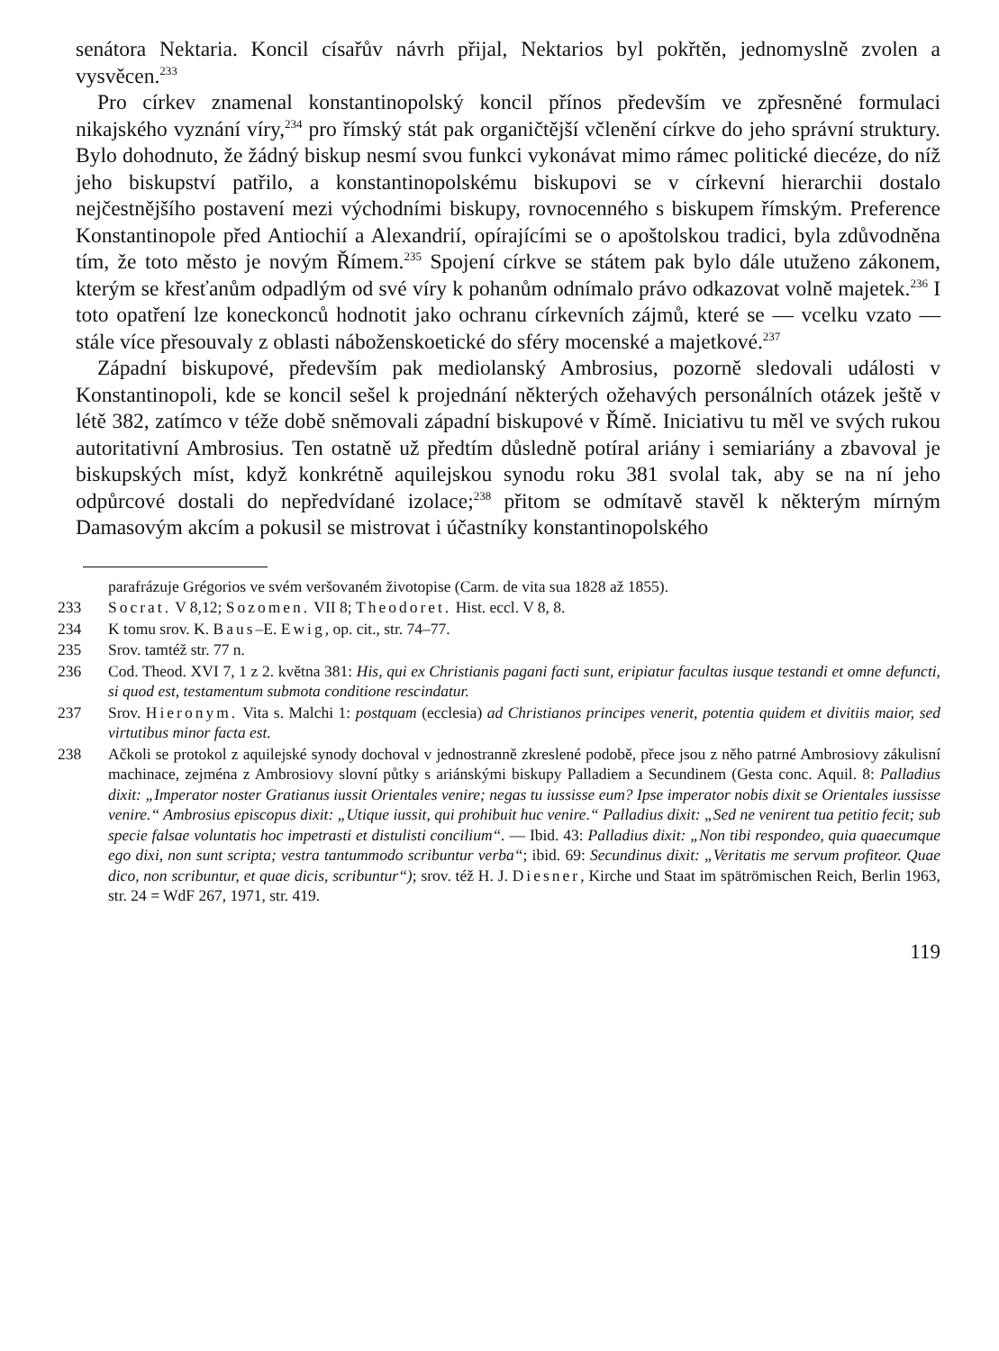senátora Nektaria. Koncil císařův návrh přijal, Nektarios byl pokřtěn, jednomyslně zvolen a vysvěcen.<sup>233</sup>
Pro církev znamenal konstantinopolský koncil přínos především ve zpřesněné formulaci nikajského vyznání víry,<sup>234</sup> pro římský stát pak organičtější včlenění církve do jeho správní struktury. Bylo dohodnuto, že žádný biskup nesmí svou funkci vykonávat mimo rámec politické diecéze, do níž jeho biskupství patřilo, a konstantinopolskému biskupovi se v církevní hierarchii dostalo nejčestnějšího postavení mezi východními biskupy, rovnocenného s biskupem římským. Preference Konstantinopole před Antiochií a Alexandrií, opírajícími se o apoštolskou tradici, byla zdůvodněna tím, že toto město je novým Římem.<sup>235</sup> Spojení církve se státem pak bylo dále utuženo zákonem, kterým se křesťanům odpadlým od své víry k pohanům odnímalo právo odkazovat volně majetek.<sup>236</sup> I toto opatření lze koneckonců hodnotit jako ochranu církevních zájmů, které se — vcelku vzato — stále více přesouvaly z oblasti náboženskoetické do sféry mocenské a majetkové.<sup>237</sup>
Západní biskupové, především pak mediolanský Ambrosius, pozorně sledovali události v Konstantinopoli, kde se koncil sešel k projednání některých ožehavých personálních otázek ještě v létě 382, zatímco v téže době sněmovali západní biskupové v Římě. Iniciativu tu měl ve svých rukou autoritativní Ambrosius. Ten ostatně už předtím důsledně potíral ariány i semiariány a zbavoval je biskupských míst, když konkrétně aquilejskou synodu roku 381 svolal tak, aby se na ní jeho odpůrcové dostali do nepředvídané izolace;<sup>238</sup> přitom se odmítavě stavěl k některým mírným Damasovým akcím a pokusil se mistrovat i účastníky konstantinopolského
parafrázuje Grégorios ve svém veršovaném životopise (Carm. de vita sua 1828 až 1855).
233 Socrat. V 8,12; Sozomen. VII 8; Theodoret. Hist. eccl. V 8, 8.
234 K tomu srov. K. Baus–E. Ewig, op. cit., str. 74–77.
235 Srov. tamtéž str. 77 n.
236 Cod. Theod. XVI 7, 1 z 2. května 381: His, qui ex Christianis pagani facti sunt, eripiatur facultas iusque testandi et omne defuncti, si quod est, testamentum submota conditione rescindatur.
237 Srov. Hieronym. Vita s. Malchi 1: postquam (ecclesia) ad Christianos princi­pes venerit, potentia quidem et divitiis maior, sed virtutibus minor facta est.
238 Ačkoli se protokol z aquilejské synody dochoval v jednostranně zkreslené podobě, přece jsou z něho patrné Ambrosiovy zákulisní machinace, zejména z Ambrosiovy slovní půtky s ariánskými biskupy Palladiem a Secundinem (Gesta conc. Aquil. 8: Palladius dixit: „Imperator noster Gratianus iussit Orientales venire; negas tu iussisse eum? Ipse imperator nobis dixit se Orientales iussisse venire.“ Ambrosius episcopus dixit: „Utique iussit, qui prohibuit huc venire.“ Palladius dixit: „Sed ne venirent tua petitio fecit; sub specie falsae voluntatis hoc impetrasti et distulisti concilium“. — Ibid. 43: Palladius dixit: „Non tibi respondeo, quia quaecumque ego dixi, non sunt scripta; vestra tantummodo scribuntur verba“; ibid. 69: Secundinus dixit: „Veritatis me servum profiteor. Quae dico, non scribuntur, et quae dicis, scribuntur“); srov. též H. J. Diesner, Kirche und Staat im spätrömischen Reich, Berlin 1963, str. 24 = WdF 267, 1971, str. 419.
119